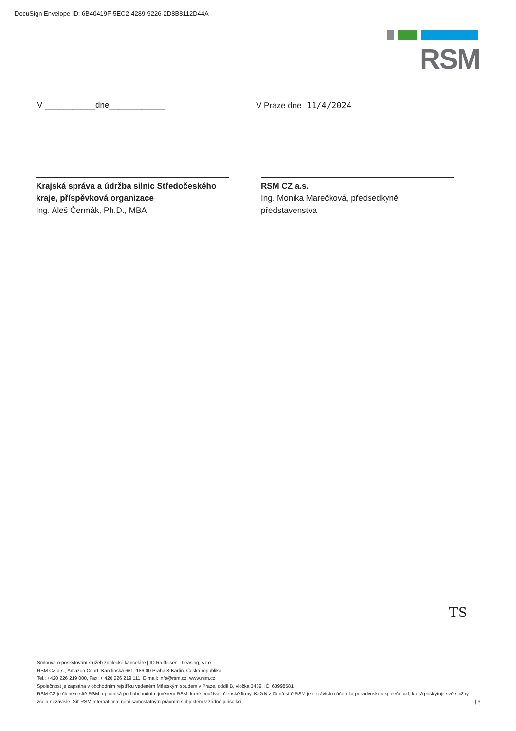DocuSign Envelope ID: 6B40419F-5EC2-4289-9226-2D8B8112D44A
RSM
V ___________dne____________ V Praze dne_11/4/2024____
Krajská správa a údržba silnic Středočeského kraje, příspěvková organizace
Ing. Aleš Čermák, Ph.D., MBA
RSM CZ a.s.
Ing. Monika Marečková, předsedkyně představenstva
TS
Smlouva o poskytování služeb znalecké kanceláře | ID Raiffeisen - Leasing, s.r.o.
RSM CZ a.s., Amazon Court, Karolinská 661, 186 00 Praha 8-Karlín, Česká republika
Tel.: +420 226 219 000, Fax: + 420 226 219 111, E-mail: info@rsm.cz, www.rsm.cz
Společnost je zapsána v obchodním rejstříku vedeném Městským soudem v Praze, oddíl B, vložka 3439, IČ: 63998581
RSM CZ je členem sítě RSM a podniká pod obchodním jménem RSM, které používají členské firmy. Každý z členů sítě RSM je nezávislou účetní a poradenskou společností, která poskytuje své služby zcela nezávisle. Síť RSM International není samostatným právním subjektem v žádné jurisdikci. | 9